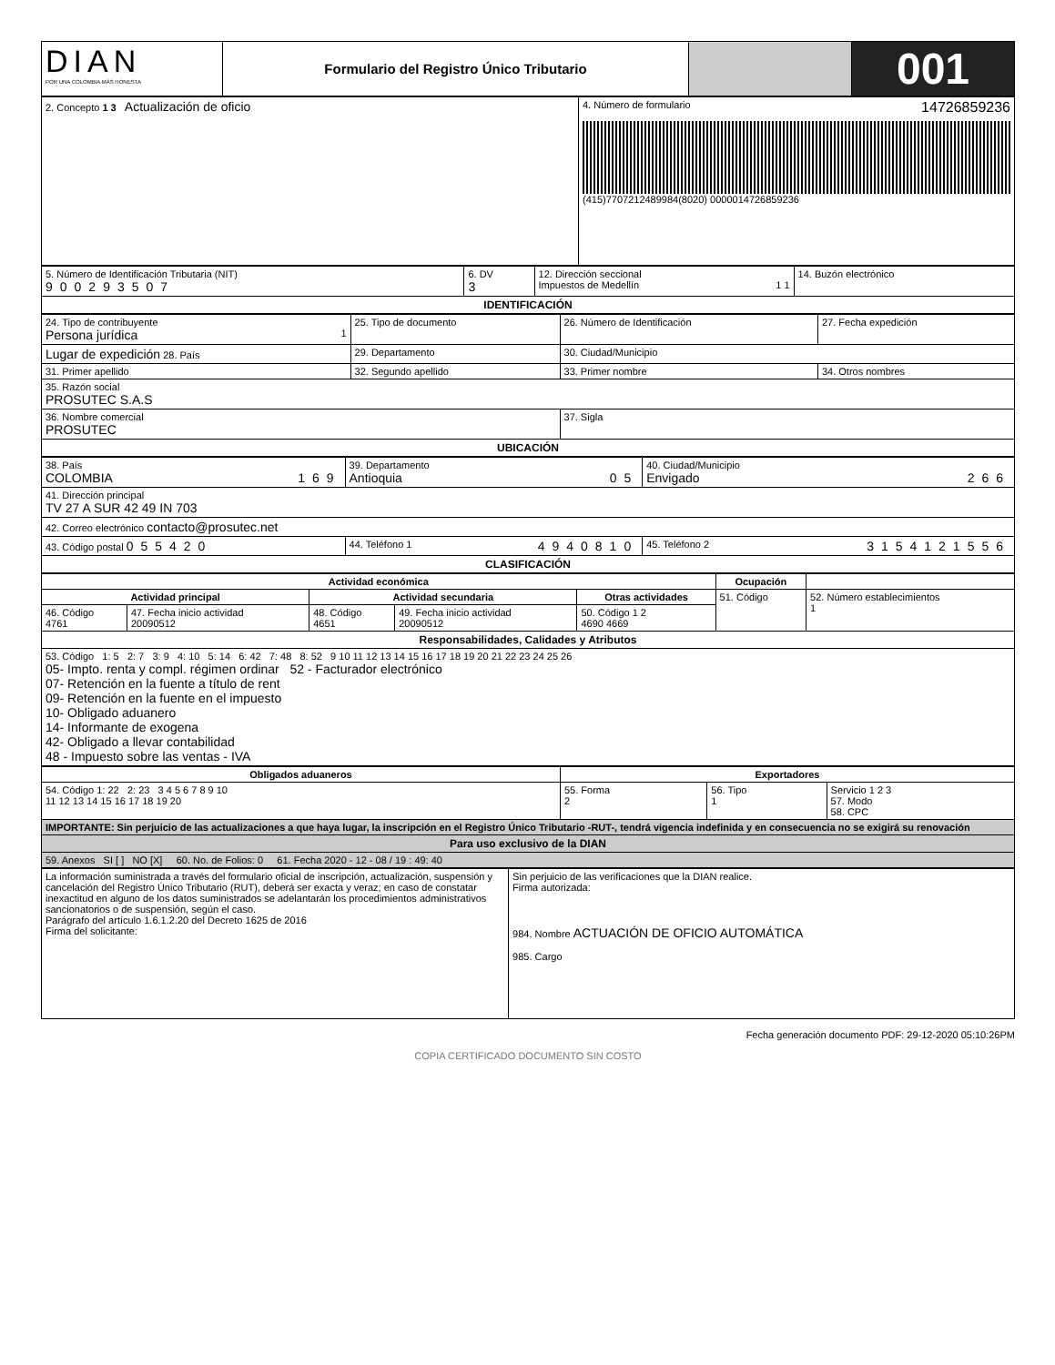| DIAN POR UNA COLOMBIA MÁS HONESTA | Formulario del Registro Único Tributario | | 001 |
| 2. Concepto 1 3 Actualización de oficio | 4. Número de formulario 14726859236 (415)7707212489984(8020) 0000014726859236 |
| 5. Número de Identificación Tributaria (NIT) 900293507 | 6. DV 3 | 12. Dirección seccional Impuestos de Medellín 1 1 | 14. Buzón electrónico |
| IDENTIFICACIÓN | | | |
| 24. Tipo de contribuyente Persona jurídica 1 | 25. Tipo de documento | 26. Número de Identificación | 27. Fecha expedición |
| Lugar de expedición 28. País | 29. Departamento | 30. Ciudad/Municipio | |
| 31. Primer apellido | 32. Segundo apellido | 33. Primer nombre | 34. Otros nombres |
| 35. Razón social PROSUTEC S.A.S | | | |
| 36. Nombre comercial PROSUTEC | | 37. Sigla | |
| UBICACIÓN | | | |
| 38. País COLOMBIA 169 | 39. Departamento Antioquia 05 | 40. Ciudad/Municipio Envigado 266 |
| 41. Dirección principal TV 27 A SUR 42 49 IN 703 | | |
| 42. Correo electrónico contacto@prosutec.net | | |
| 43. Código postal 055420 | 44. Teléfono 1 4940810 | 45. Teléfono 2 3154121556 |
| CLASIFICACIÓN | | |
| Actividad económica | | | | | Ocupación | |
| --- | --- | --- | --- | --- | --- | --- |
| Actividad principal | | Actividad secundaria | | Otras actividades | 51. Código | 52. Número establecimientos 1 |
| 46. Código 4761 | 47. Fecha inicio actividad 20090512 | 48. Código 4651 | 49. Fecha inicio actividad 20090512 | 50. Código 1 2 4690 4669 | | |
| Responsabilidades, Calidades y Atributos | | | | | | |
| 53. Código 1: 5 2: 7 3: 9 4: 10 5: 14 6: 42 7: 48 8: 52 9 10 11 12 13 14 15 16 17 18 19 20 21 22 23 24 25 26 05- Impto. renta y compl. régimen ordinar 52 - Facturador electrónico 07- Retención en la fuente a título de rent 09- Retención en la fuente en el impuesto 10- Obligado aduanero 14- Informante de exogena 42- Obligado a llevar contabilidad 48 - Impuesto sobre las ventas - IVA | | | | | | |
| Obligados aduaneros | Exportadores | | |
| --- | --- | --- | --- |
| 54. Código 1: 22 2: 23 3 4 5 6 7 8 9 10 11 12 13 14 15 16 17 18 19 20 | 55. Forma 2 | 56. Tipo 1 | Servicio 1 2 3 57. Modo 58. CPC |
| IMPORTANTE: Sin perjuicio de las actualizaciones a que haya lugar, la inscripción en el Registro Único Tributario -RUT-, tendrá vigencia indefinida y en consecuencia no se exigirá su renovación | | | |
| Para uso exclusivo de la DIAN | | | |
| 59. Anexos SI [ ] NO [X] 60. No. de Folios: 0 61. Fecha 2020 - 12 - 08 / 19 : 49: 40 | | | |
| La información suministrada a través del formulario oficial de inscripción, actualización, suspensión y cancelación del Registro Único Tributario (RUT), deberá ser exacta y veraz; en caso de constatar inexactitud en alguno de los datos suministrados se adelantarán los procedimientos administrativos sancionatorios o de suspensión, según el caso. Parágrafo del artículo 1.6.1.2.20 del Decreto 1625 de 2016 Firma del solicitante: | Sin perjuicio de las verificaciones que la DIAN realice. Firma autorizada: 984. Nombre ACTUACIÓN DE OFICIO AUTOMÁTICA 985. Cargo |
Fecha generación documento PDF: 29-12-2020 05:10:26PM
COPIA CERTIFICADO DOCUMENTO SIN COSTO